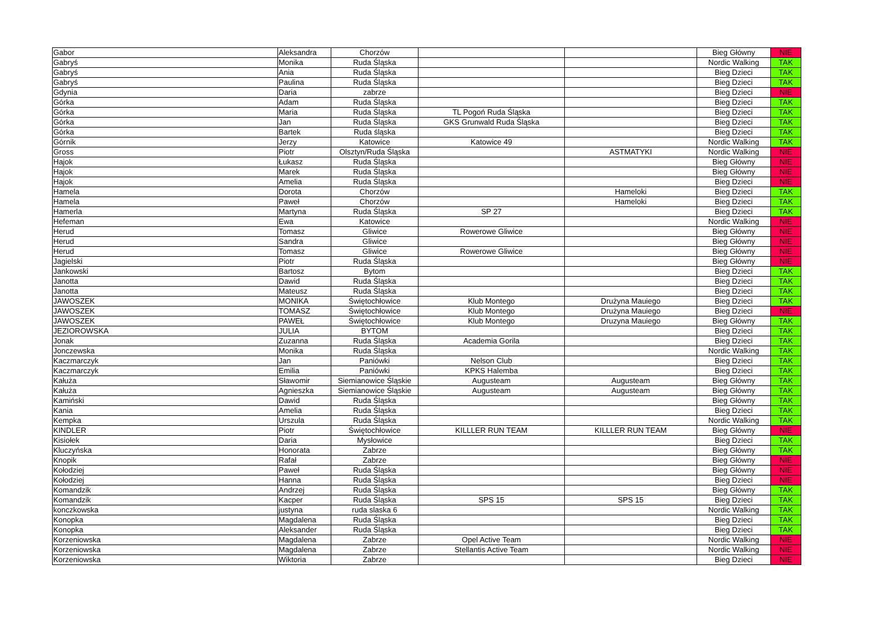| Gabor | Aleksandra | Chorzów | | | Bieg Główny | NIE |
| Gabryś | Monika | Ruda Śląska | | | Nordic Walking | TAK |
| Gabryś | Ania | Ruda Śląska | | | Bieg Dzieci | TAK |
| Gabryś | Paulina | Ruda Śląska | | | Bieg Dzieci | TAK |
| Gdynia | Daria | zabrze | | | Bieg Dzieci | NIE |
| Górka | Adam | Ruda Śląska | | | Bieg Dzieci | TAK |
| Górka | Maria | Ruda Śląska | TL Pogoń Ruda Śląska | | Bieg Dzieci | TAK |
| Górka | Jan | Ruda Śląska | GKS Grunwald Ruda Śląska | | Bieg Dzieci | TAK |
| Górka | Bartek | Ruda śląska | | | Bieg Dzieci | TAK |
| Górnik | Jerzy | Katowice | Katowice 49 | | Nordic Walking | TAK |
| Gross | Piotr | Olsztyn/Ruda Śląska | | ASTMATYKI | Nordic Walking | NIE |
| Hajok | Łukasz | Ruda Śląska | | | Bieg Główny | NIE |
| Hajok | Marek | Ruda Śląska | | | Bieg Główny | NIE |
| Hajok | Amelia | Ruda Śląska | | | Bieg Dzieci | NIE |
| Hamela | Dorota | Chorzów | | Hameloki | Bieg Dzieci | TAK |
| Hamela | Paweł | Chorzów | | Hameloki | Bieg Dzieci | TAK |
| Hamerla | Martyna | Ruda Śląska | SP 27 | | Bieg Dzieci | TAK |
| Hefeman | Ewa | Katowice | | | Nordic Walking | NIE |
| Herud | Tomasz | Gliwice | Rowerowe Gliwice | | Bieg Główny | NIE |
| Herud | Sandra | Gliwice | | | Bieg Główny | NIE |
| Herud | Tomasz | Gliwice | Rowerowe Gliwice | | Bieg Główny | NIE |
| Jagielski | Piotr | Ruda Śląska | | | Bieg Główny | NIE |
| Jankowski | Bartosz | Bytom | | | Bieg Dzieci | TAK |
| Janotta | Dawid | Ruda Śląska | | | Bieg Dzieci | TAK |
| Janotta | Mateusz | Ruda Śląska | | | Bieg Dzieci | TAK |
| JAWOSZEK | MONIKA | Świętochłowice | Klub Montego | Drużyna Mauiego | Bieg Dzieci | TAK |
| JAWOSZEK | TOMASZ | Świętochłowice | Klub Montego | Drużyna Mauiego | Bieg Dzieci | NIE |
| JAWOSZEK | PAWEŁ | Świętochłowice | Klub Montego | Druzyna Mauiego | Bieg Główny | TAK |
| JEZIOROWSKA | JULIA | BYTOM | | | Bieg Dzieci | TAK |
| Jonak | Zuzanna | Ruda Śląska | Academia Gorila | | Bieg Dzieci | TAK |
| Jonczewska | Monika | Ruda Śląska | | | Nordic Walking | TAK |
| Kaczmarczyk | Jan | Paniówki | Nelson Club | | Bieg Dzieci | TAK |
| Kaczmarczyk | Emilia | Paniówki | KPKS Halemba | | Bieg Dzieci | TAK |
| Kałuża | Sławomir | Siemianowice Śląskie | Augusteam | Augusteam | Bieg Główny | TAK |
| Kałuża | Agnieszka | Siemianowice Śląskie | Augusteam | Augusteam | Bieg Główny | TAK |
| Kamiński | Dawid | Ruda Śląska | | | Bieg Główny | TAK |
| Kania | Amelia | Ruda Śląska | | | Bieg Dzieci | TAK |
| Kempka | Urszula | Ruda Śląska | | | Nordic Walking | TAK |
| KINDLER | Piotr | Świętochłowice | KILLLER RUN TEAM | KILLLER RUN TEAM | Bieg Główny | NIE |
| Kisiołek | Daria | Mysłowice | | | Bieg Dzieci | TAK |
| Kluczyńska | Honorata | Zabrze | | | Bieg Główny | TAK |
| Knopik | Rafał | Zabrze | | | Bieg Główny | NIE |
| Kołodziej | Paweł | Ruda Śląska | | | Bieg Główny | NIE |
| Kołodziej | Hanna | Ruda Śląska | | | Bieg Dzieci | NIE |
| Komandzik | Andrzej | Ruda Śląska | | | Bieg Główny | TAK |
| Komandzik | Kacper | Ruda Śląska | SPS 15 | SPS 15 | Bieg Dzieci | TAK |
| konczkowska | justyna | ruda slaska 6 | | | Nordic Walking | TAK |
| Konopka | Magdalena | Ruda Śląska | | | Bieg Dzieci | TAK |
| Konopka | Aleksander | Ruda Śląska | | | Bieg Dzieci | TAK |
| Korzeniowska | Magdalena | Zabrze | Opel Active Team | | Nordic Walking | NIE |
| Korzeniowska | Magdalena | Zabrze | Stellantis Active Team | | Nordic Walking | NIE |
| Korzeniowska | Wiktoria | Zabrze | | | Bieg Dzieci | NIE |